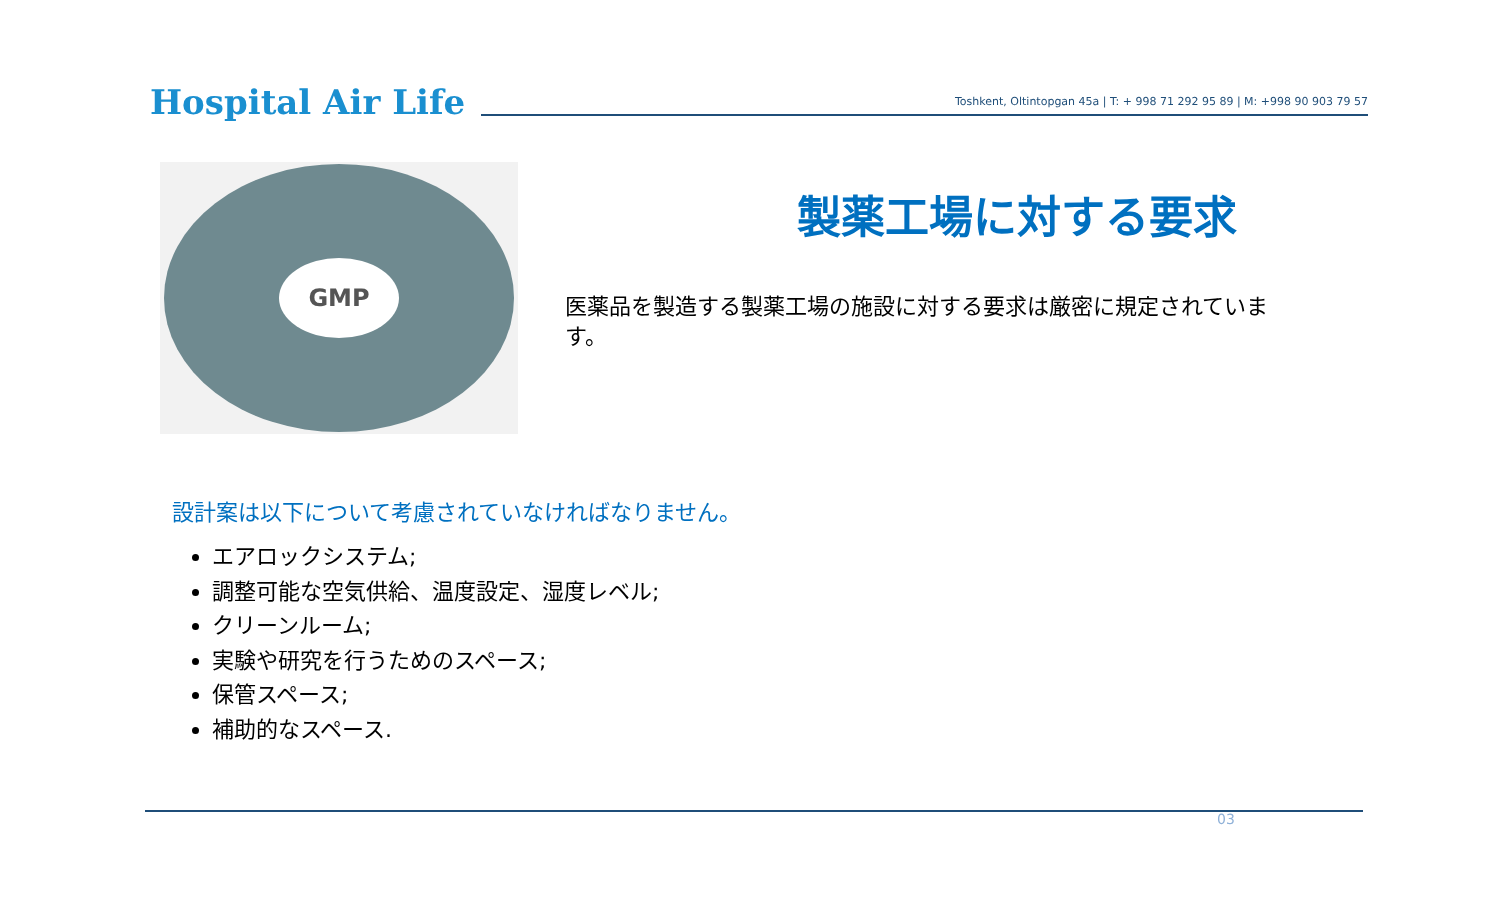Hospital Air Life
Toshkent, Oltintopgan 45a | T: + 998 71 292 95 89 | M: +998 90 903 79 57
GMP
製薬工場に対する要求
医薬品を製造する製薬工場の施設に対する要求は厳密に規定されています。
設計案は以下について考慮されていなければなりません。
エアロックシステム;
調整可能な空気供給、温度設定、湿度レベル;
クリーンルーム;
実験や研究を行うためのスペース;
保管スペース;
補助的なスペース.
03